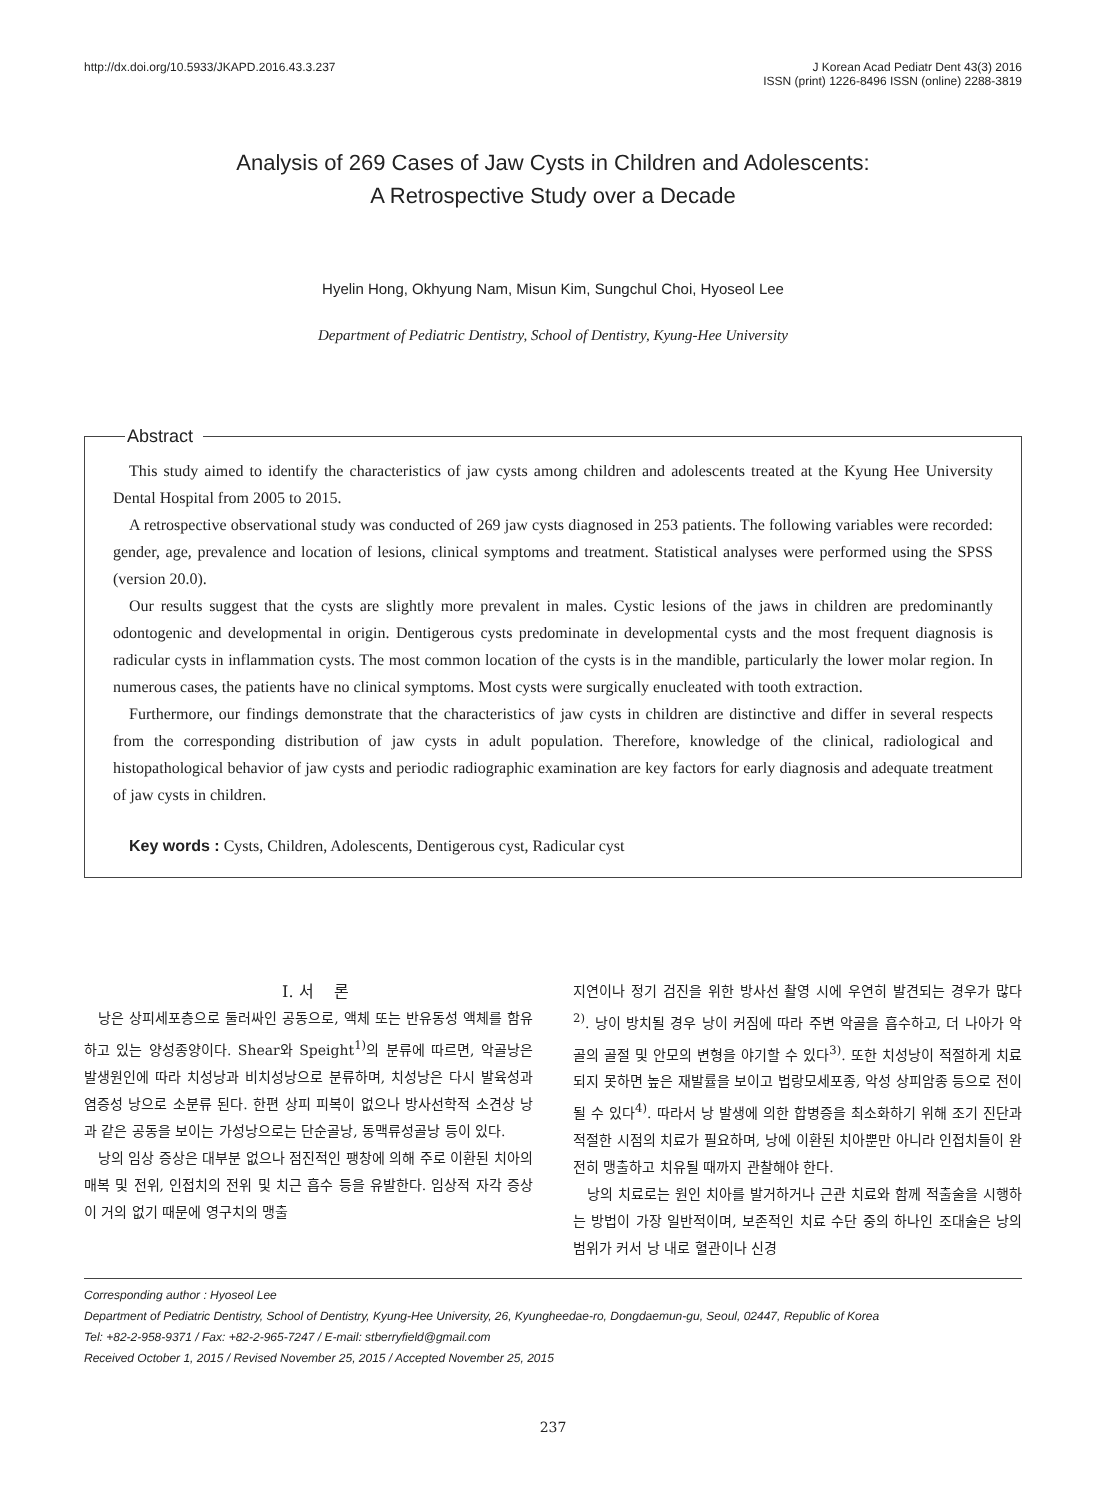http://dx.doi.org/10.5933/JKAPD.2016.43.3.237
J Korean Acad Pediatr Dent 43(3) 2016
ISSN (print) 1226-8496 ISSN (online) 2288-3819
Analysis of 269 Cases of Jaw Cysts in Children and Adolescents:
A Retrospective Study over a Decade
Hyelin Hong, Okhyung Nam, Misun Kim, Sungchul Choi, Hyoseol Lee
Department of Pediatric Dentistry, School of Dentistry, Kyung-Hee University
Abstract
This study aimed to identify the characteristics of jaw cysts among children and adolescents treated at the Kyung Hee University Dental Hospital from 2005 to 2015.
A retrospective observational study was conducted of 269 jaw cysts diagnosed in 253 patients. The following variables were recorded: gender, age, prevalence and location of lesions, clinical symptoms and treatment. Statistical analyses were performed using the SPSS (version 20.0).
Our results suggest that the cysts are slightly more prevalent in males. Cystic lesions of the jaws in children are predominantly odontogenic and developmental in origin. Dentigerous cysts predominate in developmental cysts and the most frequent diagnosis is radicular cysts in inflammation cysts. The most common location of the cysts is in the mandible, particularly the lower molar region. In numerous cases, the patients have no clinical symptoms. Most cysts were surgically enucleated with tooth extraction.
Furthermore, our findings demonstrate that the characteristics of jaw cysts in children are distinctive and differ in several respects from the corresponding distribution of jaw cysts in adult population. Therefore, knowledge of the clinical, radiological and histopathological behavior of jaw cysts and periodic radiographic examination are key factors for early diagnosis and adequate treatment of jaw cysts in children.
Key words : Cysts, Children, Adolescents, Dentigerous cyst, Radicular cyst
Ⅰ. 서 론
낭은 상피세포층으로 둘러싸인 공동으로, 액체 또는 반유동성 액체를 함유하고 있는 양성종양이다. Shear와 Speight<sup>1)</sup>의 분류에 따르면, 악골낭은 발생원인에 따라 치성낭과 비치성낭으로 분류하며, 치성낭은 다시 발육성과 염증성 낭으로 소분류 된다. 한편 상피 피복이 없으나 방사선학적 소견상 낭과 같은 공동을 보이는 가성낭으로는 단순골낭, 동맥류성골낭 등이 있다.
낭의 임상 증상은 대부분 없으나 점진적인 팽창에 의해 주로 이환된 치아의 매복 및 전위, 인접치의 전위 및 치근 흡수 등을 유발한다. 임상적 자각 증상이 거의 없기 때문에 영구치의 맹출
지연이나 정기 검진을 위한 방사선 촬영 시에 우연히 발견되는 경우가 많다<sup>2)</sup>. 낭이 방치될 경우 낭이 커짐에 따라 주변 악골을 흡수하고, 더 나아가 악골의 골절 및 안모의 변형을 야기할 수 있다<sup>3)</sup>. 또한 치성낭이 적절하게 치료되지 못하면 높은 재발률을 보이고 법랑모세포종, 악성 상피암종 등으로 전이 될 수 있다<sup>4)</sup>. 따라서 낭 발생에 의한 합병증을 최소화하기 위해 조기 진단과 적절한 시점의 치료가 필요하며, 낭에 이환된 치아뿐만 아니라 인접치들이 완전히 맹출하고 치유될 때까지 관찰해야 한다.
낭의 치료로는 원인 치아를 발거하거나 근관 치료와 함께 적출술을 시행하는 방법이 가장 일반적이며, 보존적인 치료 수단 중의 하나인 조대술은 낭의 범위가 커서 낭 내로 혈관이나 신경
Corresponding author : Hyoseol Lee
Department of Pediatric Dentistry, School of Dentistry, Kyung-Hee University, 26, Kyungheedae-ro, Dongdaemun-gu, Seoul, 02447, Republic of Korea
Tel: +82-2-958-9371 / Fax: +82-2-965-7247 / E-mail: stberryfield@gmail.com
Received October 1, 2015 / Revised November 25, 2015 / Accepted November 25, 2015
237